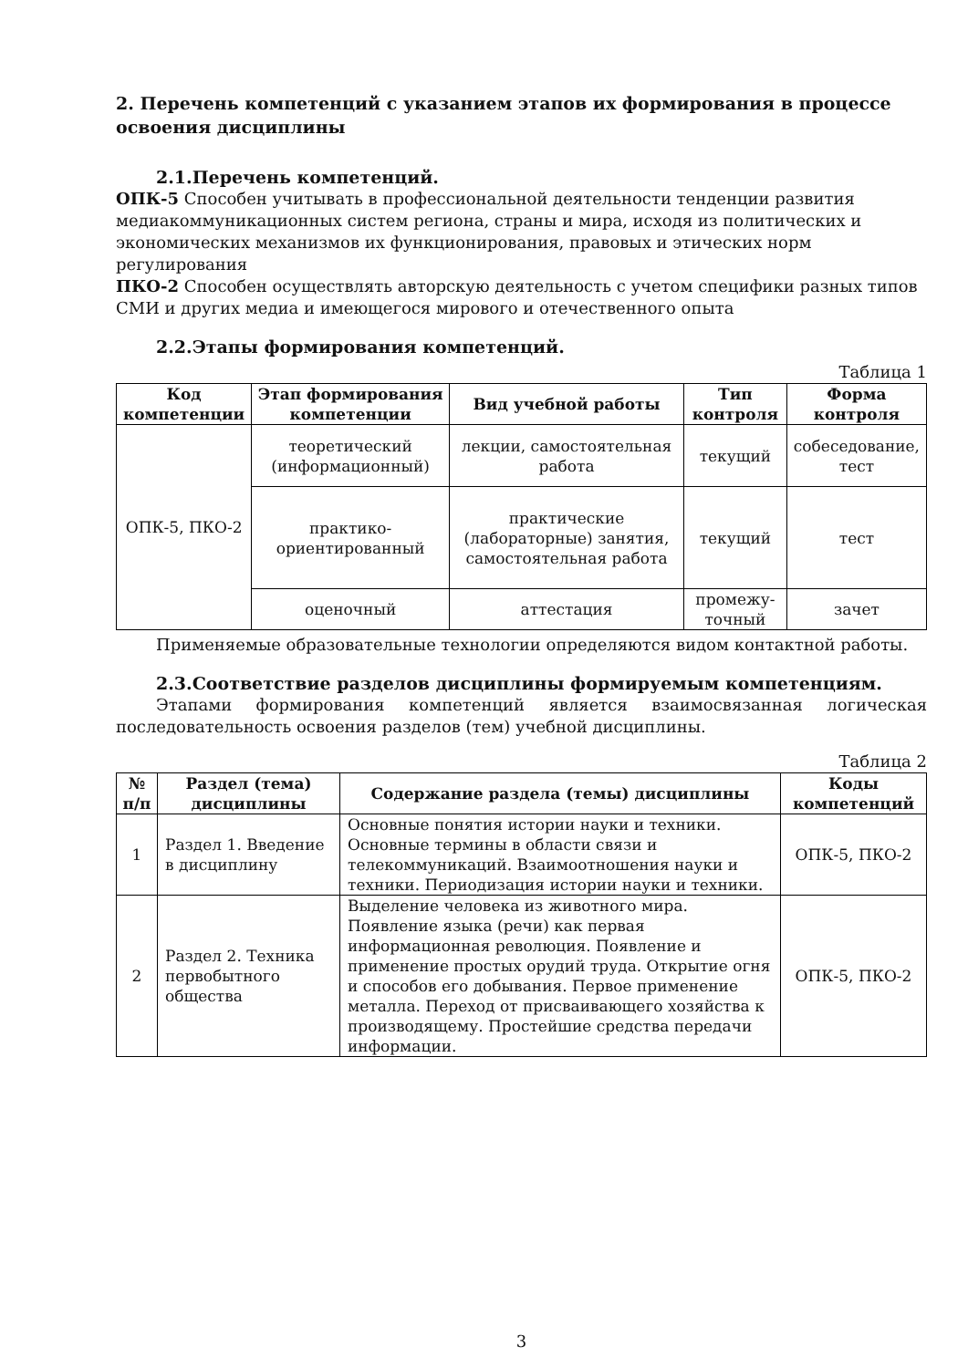2. Перечень компетенций с указанием этапов их формирования в процессе освоения дисциплины
2.1.Перечень компетенций.
ОПК-5 Способен учитывать в профессиональной деятельности тенденции развития медиакоммуникационных систем региона, страны и мира, исходя из политических и экономических механизмов их функционирования, правовых и этических норм регулирования
ПКО-2 Способен осуществлять авторскую деятельность с учетом специфики разных типов СМИ и других медиа и имеющегося мирового и отечественного опыта
2.2.Этапы формирования компетенций.
Таблица 1
| Код компетенции | Этап формирования компетенции | Вид учебной работы | Тип контроля | Форма контроля |
| --- | --- | --- | --- | --- |
| ОПК-5, ПКО-2 | теоретический (информационный) | лекции, самостоятельная работа | текущий | собеседование, тест |
| | практико-ориентированный | практические (лабораторные) занятия, самостоятельная работа | текущий | тест |
| | оценочный | аттестация | промежу-точный | зачет |
Применяемые образовательные технологии определяются видом контактной работы.
2.3.Соответствие разделов дисциплины формируемым компетенциям.
Этапами формирования компетенций является взаимосвязанная логическая последовательность освоения разделов (тем) учебной дисциплины.
Таблица 2
| № п/п | Раздел (тема) дисциплины | Содержание раздела (темы) дисциплины | Коды компетенций |
| --- | --- | --- | --- |
| 1 | Раздел 1. Введение в дисциплину | Основные понятия истории науки и техники. Основные термины в области связи и телекоммуникаций. Взаимоотношения науки и техники. Периодизация истории науки и техники. | ОПК-5, ПКО-2 |
| 2 | Раздел 2. Техника первобытного общества | Выделение человека из животного мира. Появление языка (речи) как первая информационная революция. Появление и применение простых орудий труда. Открытие огня и способов его добывания. Первое применение металла. Переход от присваивающего хозяйства к производящему. Простейшие средства передачи информации. | ОПК-5, ПКО-2 |
3